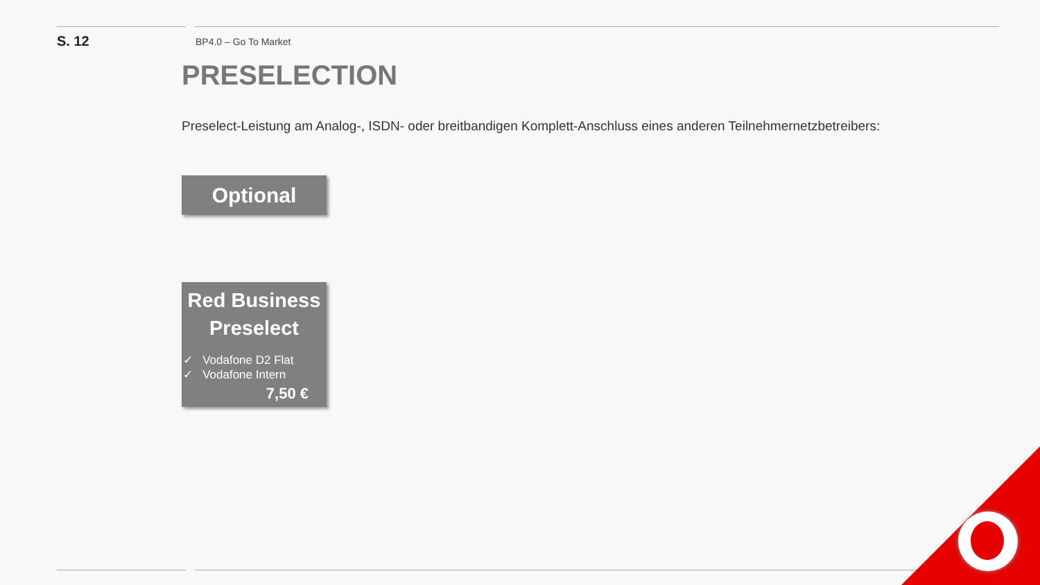S. 12
BP4.0 – Go To Market
PRESELECTION
Preselect-Leistung am Analog-, ISDN- oder breitbandigen Komplett-Anschluss eines anderen Teilnehmernetzbetreibers:
Optional
Red Business Preselect
✓ Vodafone D2 Flat
✓ Vodafone Intern
7,50 €